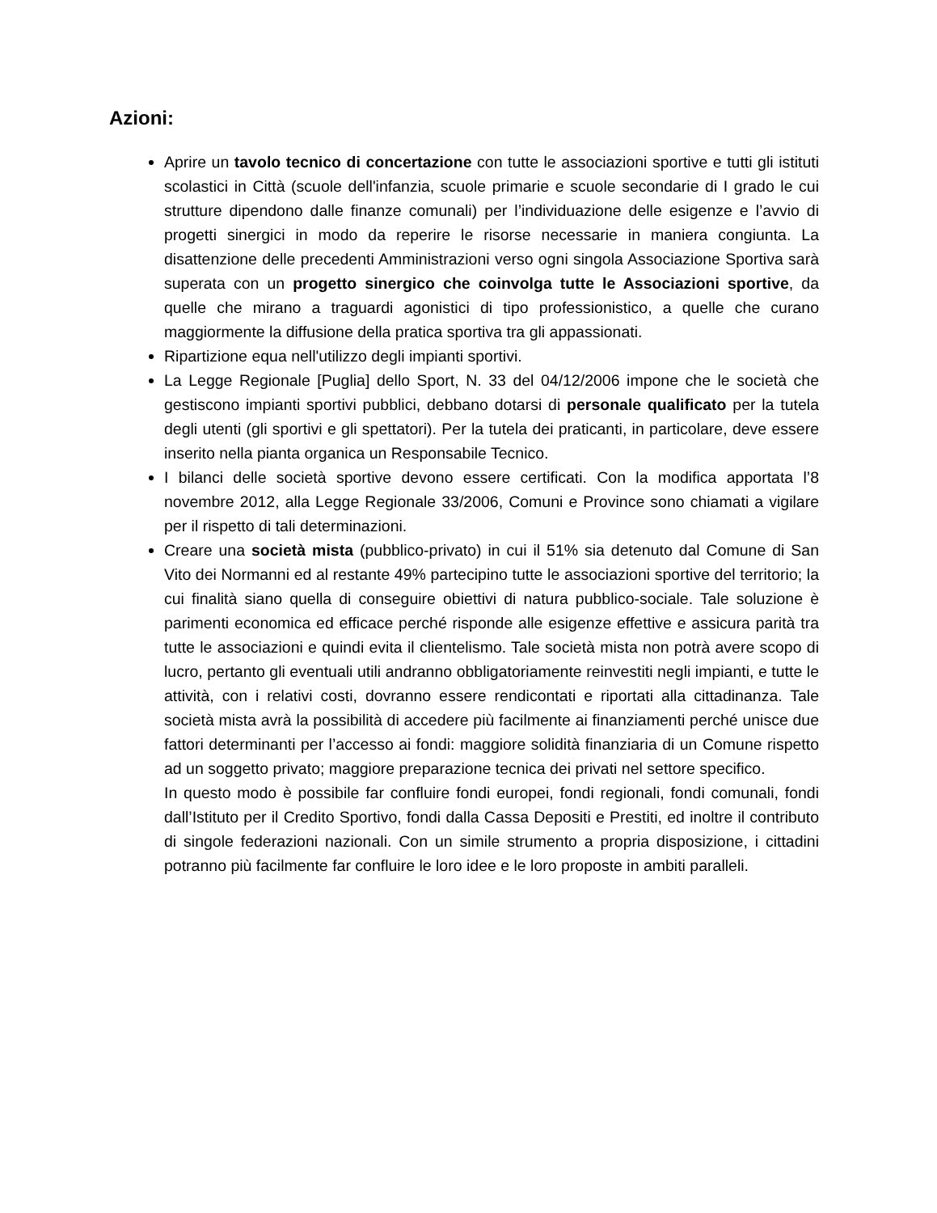Azioni:
Aprire un tavolo tecnico di concertazione con tutte le associazioni sportive e tutti gli istituti scolastici in Città (scuole dell'infanzia, scuole primarie e scuole secondarie di I grado le cui strutture dipendono dalle finanze comunali) per l’individuazione delle esigenze e l’avvio di progetti sinergici in modo da reperire le risorse necessarie in maniera congiunta. La disattenzione delle precedenti Amministrazioni verso ogni singola Associazione Sportiva sarà superata con un progetto sinergico che coinvolga tutte le Associazioni sportive, da quelle che mirano a traguardi agonistici di tipo professionistico, a quelle che curano maggiormente la diffusione della pratica sportiva tra gli appassionati.
Ripartizione equa nell'utilizzo degli impianti sportivi.
La Legge Regionale [Puglia] dello Sport, N. 33 del 04/12/2006 impone che le società che gestiscono impianti sportivi pubblici, debbano dotarsi di personale qualificato per la tutela degli utenti (gli sportivi e gli spettatori). Per la tutela dei praticanti, in particolare, deve essere inserito nella pianta organica un Responsabile Tecnico.
I bilanci delle società sportive devono essere certificati. Con la modifica apportata l’8 novembre 2012, alla Legge Regionale 33/2006, Comuni e Province sono chiamati a vigilare per il rispetto di tali determinazioni.
Creare una società mista (pubblico-privato) in cui il 51% sia detenuto dal Comune di San Vito dei Normanni ed al restante 49% partecipino tutte le associazioni sportive del territorio; la cui finalità siano quella di conseguire obiettivi di natura pubblico-sociale. Tale soluzione è parimenti economica ed efficace perché risponde alle esigenze effettive e assicura parità tra tutte le associazioni e quindi evita il clientelismo. Tale società mista non potrà avere scopo di lucro, pertanto gli eventuali utili andranno obbligatoriamente reinvestiti negli impianti, e tutte le attività, con i relativi costi, dovranno essere rendicontati e riportati alla cittadinanza. Tale società mista avrà la possibilità di accedere più facilmente ai finanziamenti perché unisce due fattori determinanti per l’accesso ai fondi: maggiore solidità finanziaria di un Comune rispetto ad un soggetto privato; maggiore preparazione tecnica dei privati nel settore specifico.
In questo modo è possibile far confluire fondi europei, fondi regionali, fondi comunali, fondi dall’Istituto per il Credito Sportivo, fondi dalla Cassa Depositi e Prestiti, ed inoltre il contributo di singole federazioni nazionali. Con un simile strumento a propria disposizione, i cittadini potranno più facilmente far confluire le loro idee e le loro proposte in ambiti paralleli.